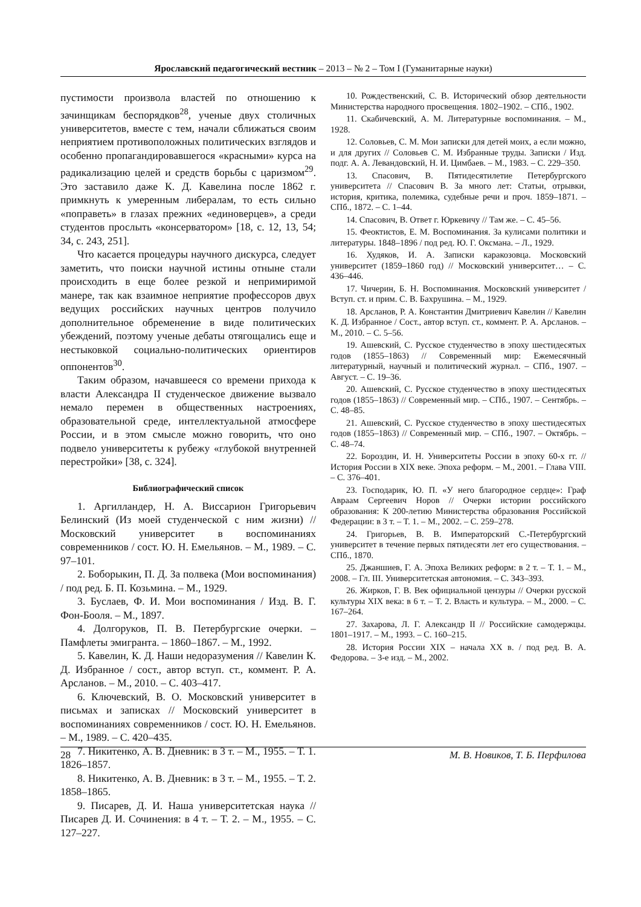Ярославский педагогический вестник – 2013 – № 2 – Том I (Гуманитарные науки)
пустимости произвола властей по отношению к зачинщикам беспорядков<sup>28</sup>, ученые двух столичных университетов, вместе с тем, начали сближаться своим неприятием противоположных политических взглядов и особенно пропагандировавшегося «красными» курса на радикализацию целей и средств борьбы с царизмом<sup>29</sup>. Это заставило даже К. Д. Кавелина после 1862 г. примкнуть к умеренным либералам, то есть сильно «поправеть» в глазах прежних «единоверцев», а среди студентов прослыть «консерватором» [18, с. 12, 13, 54; 34, с. 243, 251].
Что касается процедуры научного дискурса, следует заметить, что поиски научной истины отныне стали происходить в еще более резкой и непримиримой манере, так как взаимное неприятие профессоров двух ведущих российских научных центров получило дополнительное обременение в виде политических убеждений, поэтому ученые дебаты отягощались еще и нестыковкой социально-политических ориентиров оппонентов<sup>30</sup>.
Таким образом, начавшееся со времени прихода к власти Александра II студенческое движение вызвало немало перемен в общественных настроениях, образовательной среде, интеллектуальной атмосфере России, и в этом смысле можно говорить, что оно подвело университеты к рубежу «глубокой внутренней перестройки» [38, с. 324].
Библиографический список
1. Аргилландер, Н. А. Виссарион Григорьевич Белинский (Из моей студенческой с ним жизни) // Московский университет в воспоминаниях современников / сост. Ю. Н. Емельянов. – М., 1989. – С. 97–101.
2. Боборыкин, П. Д. За полвека (Мои воспоминания) / под ред. Б. П. Козьмина. – М., 1929.
3. Буслаев, Ф. И. Мои воспоминания / Изд. В. Г. Фон-Бооля. – М., 1897.
4. Долгоруков, П. В. Петербургские очерки. – Памфлеты эмигранта. – 1860–1867. – М., 1992.
5. Кавелин, К. Д. Наши недоразумения // Кавелин К. Д. Избранное / сост., автор вступ. ст., коммент. Р. А. Арсланов. – М., 2010. – С. 403–417.
6. Ключевский, В. О. Московский университет в письмах и записках // Московский университет в воспоминаниях современников / сост. Ю. Н. Емельянов. – М., 1989. – С. 420–435.
7. Никитенко, А. В. Дневник: в 3 т. – М., 1955. – Т. 1. 1826–1857.
8. Никитенко, А. В. Дневник: в 3 т. – М., 1955. – Т. 2. 1858–1865.
9. Писарев, Д. И. Наша университетская наука // Писарев Д. И. Сочинения: в 4 т. – Т. 2. – М., 1955. – С. 127–227.
10. Рождественский, С. В. Исторический обзор деятельности Министерства народного просвещения. 1802–1902. – СПб., 1902.
11. Скабичевский, А. М. Литературные воспоминания. – М., 1928.
12. Соловьев, С. М. Мои записки для детей моих, а если можно, и для других // Соловьев С. М. Избранные труды. Записки / Изд. подг. А. А. Левандовский, Н. И. Цимбаев. – М., 1983. – С. 229–350.
13. Спасович, В. Пятидесятилетие Петербургского университета // Спасович В. За много лет: Статьи, отрывки, история, критика, полемика, судебные речи и проч. 1859–1871. – СПб., 1872. – С. 1–44.
14. Спасович, В. Ответ г. Юркевичу // Там же. – С. 45–56.
15. Феоктистов, Е. М. Воспоминания. За кулисами политики и литературы. 1848–1896 / под ред. Ю. Г. Оксмана. – Л., 1929.
16. Худяков, И. А. Записки каракозовца. Московский университет (1859–1860 год) // Московский университет… – С. 436–446.
17. Чичерин, Б. Н. Воспоминания. Московский университет / Вступ. ст. и прим. С. В. Бахрушина. – М., 1929.
18. Арсланов, Р. А. Константин Дмитриевич Кавелин // Кавелин К. Д. Избранное / Сост., автор вступ. ст., коммент. Р. А. Арсланов. – М., 2010. – С. 5–56.
19. Ашевский, С. Русское студенчество в эпоху шестидесятых годов (1855–1863) // Современный мир: Ежемесячный литературный, научный и политический журнал. – СПб., 1907. – Август. – С. 19–36.
20. Ашевский, С. Русское студенчество в эпоху шестидесятых годов (1855–1863) // Современный мир. – СПб., 1907. – Сентябрь. – С. 48–85.
21. Ашевский, С. Русское студенчество в эпоху шестидесятых годов (1855–1863) // Современный мир. – СПб., 1907. – Октябрь. – С. 48–74.
22. Бороздин, И. Н. Университеты России в эпоху 60-х гг. // История России в XIX веке. Эпоха реформ. – М., 2001. – Глава VIII. – С. 376–401.
23. Господарик, Ю. П. «У него благородное сердце»: Граф Авраам Сергеевич Норов // Очерки истории российского образования: К 200-летию Министерства образования Российской Федерации: в 3 т. – Т. 1. – М., 2002. – С. 259–278.
24. Григорьев, В. В. Императорский С.-Петербургский университет в течение первых пятидесяти лет его существования. – СПб., 1870.
25. Джаншиев, Г. А. Эпоха Великих реформ: в 2 т. – Т. 1. – М., 2008. – Гл. III. Университетская автономия. – С. 343–393.
26. Жирков, Г. В. Век официальной цензуры // Очерки русской культуры XIX века: в 6 т. – Т. 2. Власть и культура. – М., 2000. – С. 167–264.
27. Захарова, Л. Г. Александр II // Российские самодержцы. 1801–1917. – М., 1993. – С. 160–215.
28. История России XIX – начала XX в. / под ред. В. А. Федорова. – 3-е изд. – М., 2002.
28 М. В. Новиков, Т. Б. Перфилова